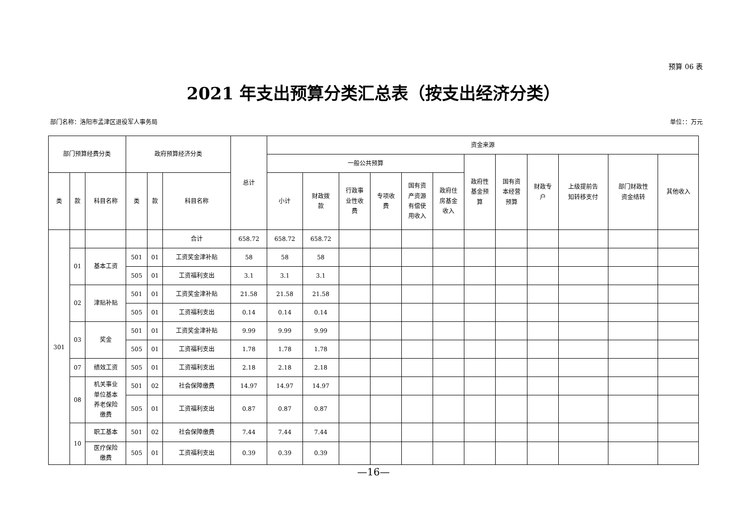预算 06 表
2021 年支出预算分类汇总表（按支出经济分类）
部门名称：洛阳市孟津区退役军人事务局 单位：：万元
| 部门预算经费分类 | | | 政府预算经济分类 | | | 总计 | 资金来源 | | | | | | | | | | | |
| --- | --- | --- | --- | --- | --- | --- | --- | --- | --- | --- | --- | --- | --- | --- | --- | --- | --- | --- |
| | | | | | | | 一般公共预算 | | | | | | 政府性 基金预 算 | 国有资 本经营 预算 | 财政专 户 | 上级提前告 知转移支付 | 部门财政性 资金结转 | 其他收入 |
| 类 | 款 | 科目名称 | 类 | 款 | 科目名称 | | 小计 | 财政拨 款 | 行政事 业性收 费 | 专项收 费 | 国有资 产资源 有偿使 用收入 | 政府住 房基金 收入 | | | | | | |
| 301 | | | | | 合计 | 658.72 | 658.72 | 658.72 | | | | | | | | | | |
| | 01 | 基本工资 | 501 | 01 | 工资奖金津补贴 | 58 | 58 | 58 | | | | | | | | | | |
| | | | 505 | 01 | 工资福利支出 | 3.1 | 3.1 | 3.1 | | | | | | | | | | |
| | 02 | 津贴补贴 | 501 | 01 | 工资奖金津补贴 | 21.58 | 21.58 | 21.58 | | | | | | | | | | |
| | | | 505 | 01 | 工资福利支出 | 0.14 | 0.14 | 0.14 | | | | | | | | | | |
| | 03 | 奖金 | 501 | 01 | 工资奖金津补贴 | 9.99 | 9.99 | 9.99 | | | | | | | | | | |
| | | | 505 | 01 | 工资福利支出 | 1.78 | 1.78 | 1.78 | | | | | | | | | | |
| | 07 | 绩效工资 | 505 | 01 | 工资福利支出 | 2.18 | 2.18 | 2.18 | | | | | | | | | | |
| | 08 | 机关事业 单位基本 养老保险 缴费 | 501 | 02 | 社会保障缴费 | 14.97 | 14.97 | 14.97 | | | | | | | | | | |
| | | | 505 | 01 | 工资福利支出 | 0.87 | 0.87 | 0.87 | | | | | | | | | | |
| | 10 | 职工基本 | 501 | 02 | 社会保障缴费 | 7.44 | 7.44 | 7.44 | | | | | | | | | | |
| | | 医疗保险 缴费 | 505 | 01 | 工资福利支出 | 0.39 | 0.39 | 0.39 | | | | | | | | | | |
—16—